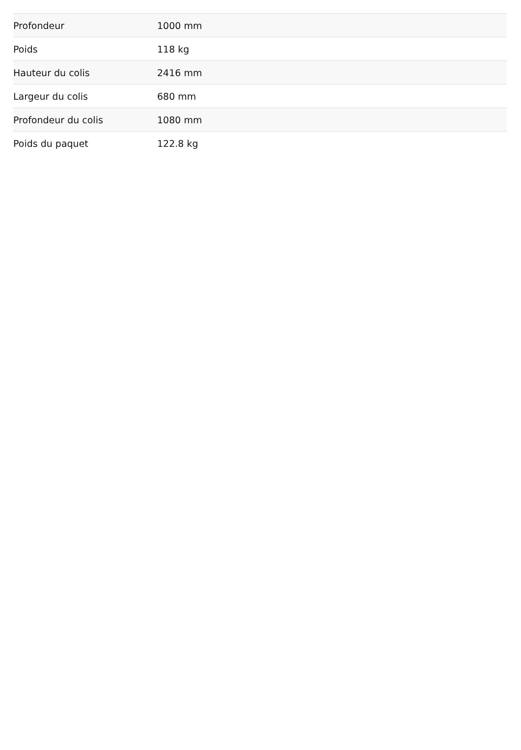| Profondeur | 1000 mm |
| Poids | 118 kg |
| Hauteur du colis | 2416 mm |
| Largeur du colis | 680 mm |
| Profondeur du colis | 1080 mm |
| Poids du paquet | 122.8 kg |